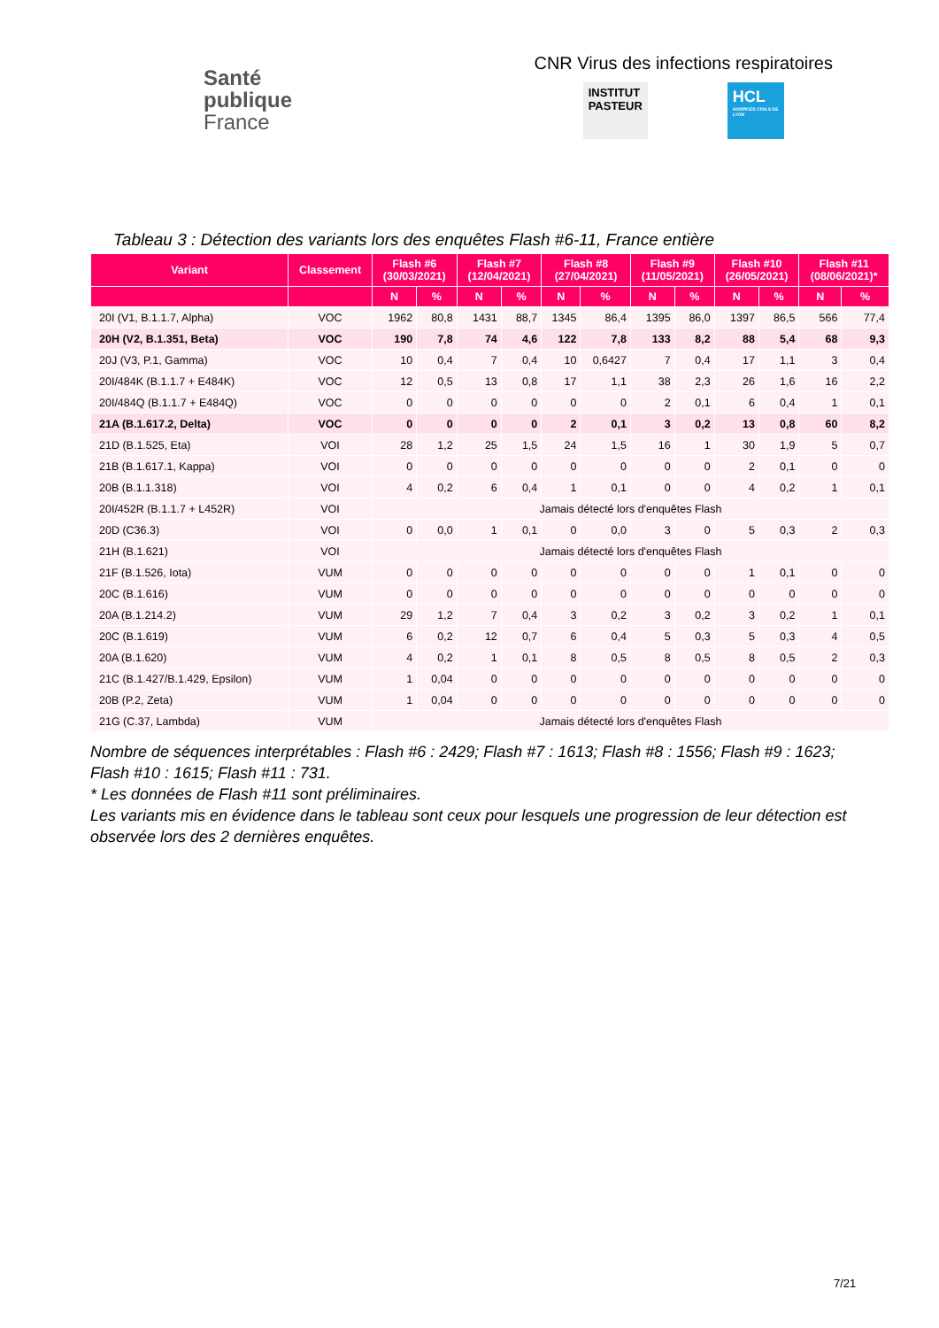Santé
publique
France
CNR Virus des infections respiratoires
INSTITUT
PASTEUR
HCL
HOSPICES CIVILS DE LYON
Tableau 3 : Détection des variants lors des enquêtes Flash #6-11, France entière
| Variant | Classement | Flash #6 (30/03/2021) | | Flash #7 (12/04/2021) | | Flash #8 (27/04/2021) | | Flash #9 (11/05/2021) | | Flash #10 (26/05/2021) | | Flash #11 (08/06/2021)* | |
| --- | --- | --- | --- | --- | --- | --- | --- | --- | --- | --- | --- | --- | --- |
| | | N | % | N | % | N | % | N | % | N | % | N | % |
| 20I (V1, B.1.1.7, Alpha) | VOC | 1962 | 80,8 | 1431 | 88,7 | 1345 | 86,4 | 1395 | 86,0 | 1397 | 86,5 | 566 | 77,4 |
| 20H (V2, B.1.351, Beta) | VOC | 190 | 7,8 | 74 | 4,6 | 122 | 7,8 | 133 | 8,2 | 88 | 5,4 | 68 | 9,3 |
| 20J (V3, P.1, Gamma) | VOC | 10 | 0,4 | 7 | 0,4 | 10 | 0,6427 | 7 | 0,4 | 17 | 1,1 | 3 | 0,4 |
| 20I/484K (B.1.1.7 + E484K) | VOC | 12 | 0,5 | 13 | 0,8 | 17 | 1,1 | 38 | 2,3 | 26 | 1,6 | 16 | 2,2 |
| 20I/484Q (B.1.1.7 + E484Q) | VOC | 0 | 0 | 0 | 0 | 0 | 0 | 2 | 0,1 | 6 | 0,4 | 1 | 0,1 |
| 21A (B.1.617.2, Delta) | VOC | 0 | 0 | 0 | 0 | 2 | 0,1 | 3 | 0,2 | 13 | 0,8 | 60 | 8,2 |
| 21D (B.1.525, Eta) | VOI | 28 | 1,2 | 25 | 1,5 | 24 | 1,5 | 16 | 1 | 30 | 1,9 | 5 | 0,7 |
| 21B (B.1.617.1, Kappa) | VOI | 0 | 0 | 0 | 0 | 0 | 0 | 0 | 0 | 2 | 0,1 | 0 | 0 |
| 20B (B.1.1.318) | VOI | 4 | 0,2 | 6 | 0,4 | 1 | 0,1 | 0 | 0 | 4 | 0,2 | 1 | 0,1 |
| 20I/452R (B.1.1.7 + L452R) | VOI | Jamais détecté lors d'enquêtes Flash | | | | | | | | | | | |
| 20D (C36.3) | VOI | 0 | 0,0 | 1 | 0,1 | 0 | 0,0 | 3 | 0 | 5 | 0,3 | 2 | 0,3 |
| 21H (B.1.621) | VOI | Jamais détecté lors d'enquêtes Flash | | | | | | | | | | | |
| 21F (B.1.526, Iota) | VUM | 0 | 0 | 0 | 0 | 0 | 0 | 0 | 0 | 1 | 0,1 | 0 | 0 |
| 20C (B.1.616) | VUM | 0 | 0 | 0 | 0 | 0 | 0 | 0 | 0 | 0 | 0 | 0 | 0 |
| 20A (B.1.214.2) | VUM | 29 | 1,2 | 7 | 0,4 | 3 | 0,2 | 3 | 0,2 | 3 | 0,2 | 1 | 0,1 |
| 20C (B.1.619) | VUM | 6 | 0,2 | 12 | 0,7 | 6 | 0,4 | 5 | 0,3 | 5 | 0,3 | 4 | 0,5 |
| 20A (B.1.620) | VUM | 4 | 0,2 | 1 | 0,1 | 8 | 0,5 | 8 | 0,5 | 8 | 0,5 | 2 | 0,3 |
| 21C (B.1.427/B.1.429, Epsilon) | VUM | 1 | 0,04 | 0 | 0 | 0 | 0 | 0 | 0 | 0 | 0 | 0 | 0 |
| 20B (P.2, Zeta) | VUM | 1 | 0,04 | 0 | 0 | 0 | 0 | 0 | 0 | 0 | 0 | 0 | 0 |
| 21G (C.37, Lambda) | VUM | Jamais détecté lors d'enquêtes Flash | | | | | | | | | | | |
Nombre de séquences interprétables : Flash #6 : 2429; Flash #7 : 1613; Flash #8 : 1556; Flash #9 : 1623; Flash #10 : 1615; Flash #11 : 731.
* Les données de Flash #11 sont préliminaires.
Les variants mis en évidence dans le tableau sont ceux pour lesquels une progression de leur détection est observée lors des 2 dernières enquêtes.
7/21